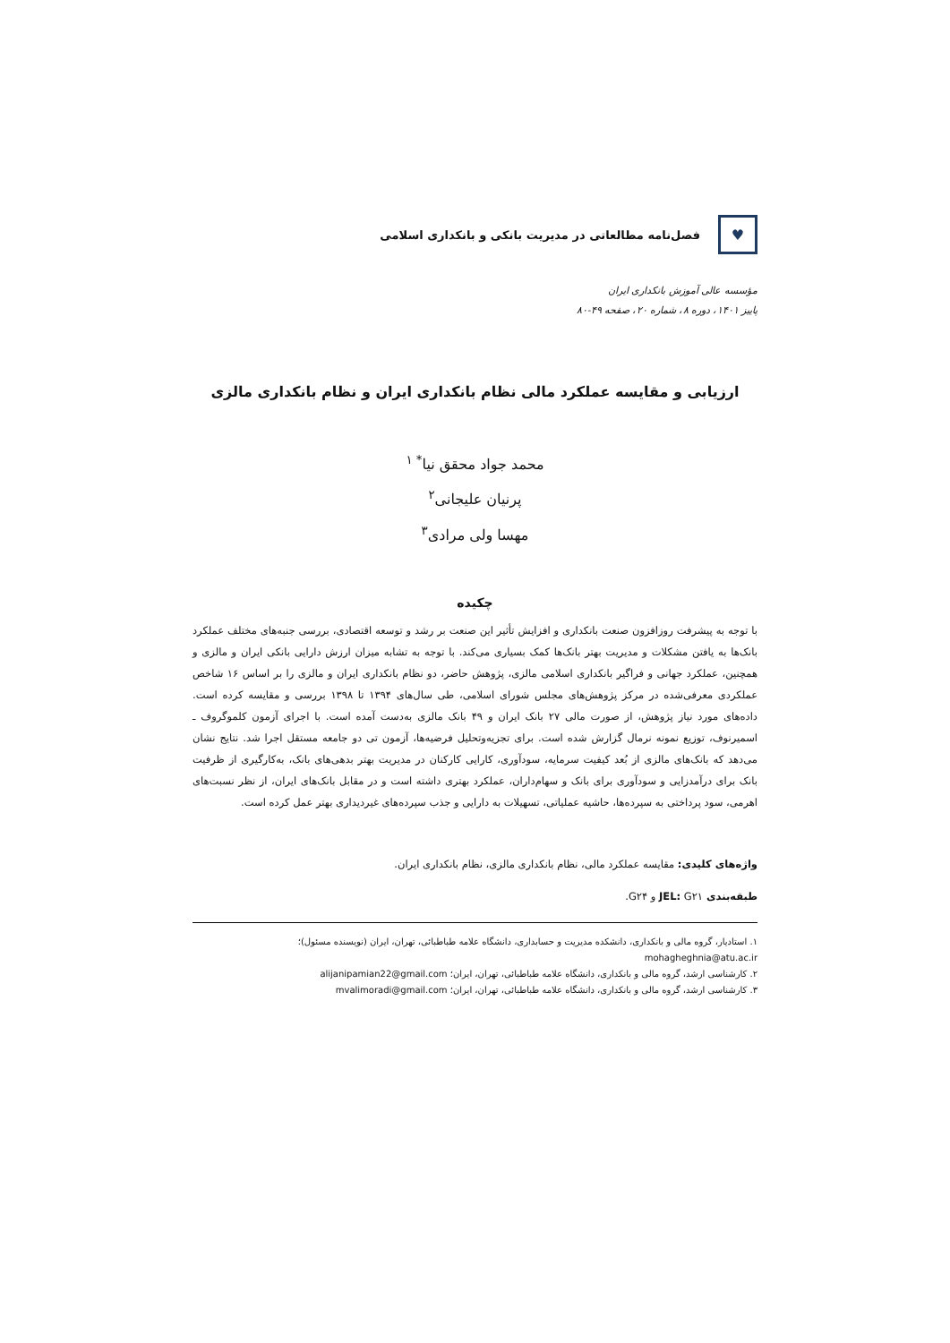♥
فصل‌نامه مطالعاتی در مدیریت بانکی و بانکداری اسلامی
مؤسسه عالی آموزش بانکداری ایران
پاییز ۱۴۰۱، دوره ۸، شماره ۲۰، صفحه ۴۹-۸۰
ارزیابی و مقایسه عملکرد مالی نظام بانکداری ایران و نظام بانکداری مالزی
محمد جواد محقق نیا<sup>* ۱</sup>
پرنیان علیجانی<sup>۲</sup>
مهسا ولی مرادی<sup>۳</sup>
چکیده
با توجه به پیشرفت روزافزون صنعت بانکداری و افزایش تأثیر این صنعت بر رشد و توسعه اقتصادی، بررسی جنبه‌های مختلف عملکرد بانک‌ها به یافتن مشکلات و مدیریت بهتر بانک‌ها کمک بسیاری می‌کند. با توجه به تشابه میزان ارزش دارایی بانکی ایران و مالزی و همچنین، عملکرد جهانی و فراگیر بانکداری اسلامی مالزی، پژوهش حاضر، دو نظام بانکداری ایران و مالزی را بر اساس ۱۶ شاخص عملکردی معرفی‌شده در مرکز پژوهش‌های مجلس شورای اسلامی، طی سال‌های ۱۳۹۴ تا ۱۳۹۸ بررسی و مقایسه کرده است. داده‌های مورد نیاز پژوهش، از صورت مالی ۲۷ بانک ایران و ۴۹ بانک مالزی به‌دست آمده است. با اجرای آزمون کلموگروف ـ اسمیرنوف، توزیع نمونه نرمال گزارش شده است. برای تجزیه‌وتحلیل فرضیه‌ها، آزمون تی دو جامعه مستقل اجرا شد. نتایج نشان می‌دهد که بانک‌های مالزی از بُعد کیفیت سرمایه، سودآوری، کارایی کارکنان در مدیریت بهتر بدهی‌های بانک، به‌کارگیری از ظرفیت بانک برای درآمدزایی و سودآوری برای بانک و سهام‌داران، عملکرد بهتری داشته است و در مقابل بانک‌های ایران، از نظر نسبت‌های اهرمی، سود پرداختی به سپرده‌ها، حاشیه عملیاتی، تسهیلات به دارایی و جذب سپرده‌های غیردیداری بهتر عمل کرده است.
واژه‌های کلیدی: مقایسه عملکرد مالی، نظام بانکداری مالزی، نظام بانکداری ایران.
طبقه‌بندی JEL: G۲۱ و G۲۴.
۱. استادیار، گروه مالی و بانکداری، دانشکده مدیریت و حسابداری، دانشگاه علامه طباطبائی، تهران، ایران (نویسنده مسئول)؛ mohagheghnia@atu.ac.ir
۲. کارشناسی ارشد، گروه مالی و بانکداری، دانشگاه علامه طباطبائی، تهران، ایران؛ alijanipamian22@gmail.com
۳. کارشناسی ارشد، گروه مالی و بانکداری، دانشگاه علامه طباطبائی، تهران، ایران؛ mvalimoradi@gmail.com